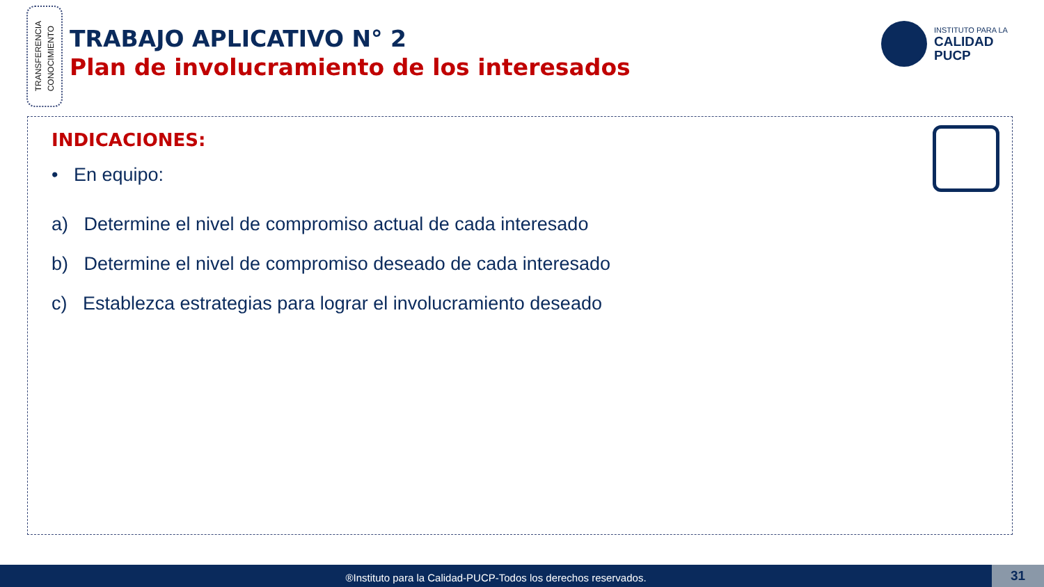TRANSFERENCIA
CONOCIMIENTO
TRABAJO APLICATIVO N° 2
Plan de involucramiento de los interesados
INSTITUTO PARA LA
CALIDAD
PUCP
INDICACIONES:
• En equipo:
a) Determine el nivel de compromiso actual de cada interesado
b) Determine el nivel de compromiso deseado de cada interesado
c) Establezca estrategias para lograr el involucramiento deseado
®Instituto para la Calidad-PUCP-Todos los derechos reservados.
31